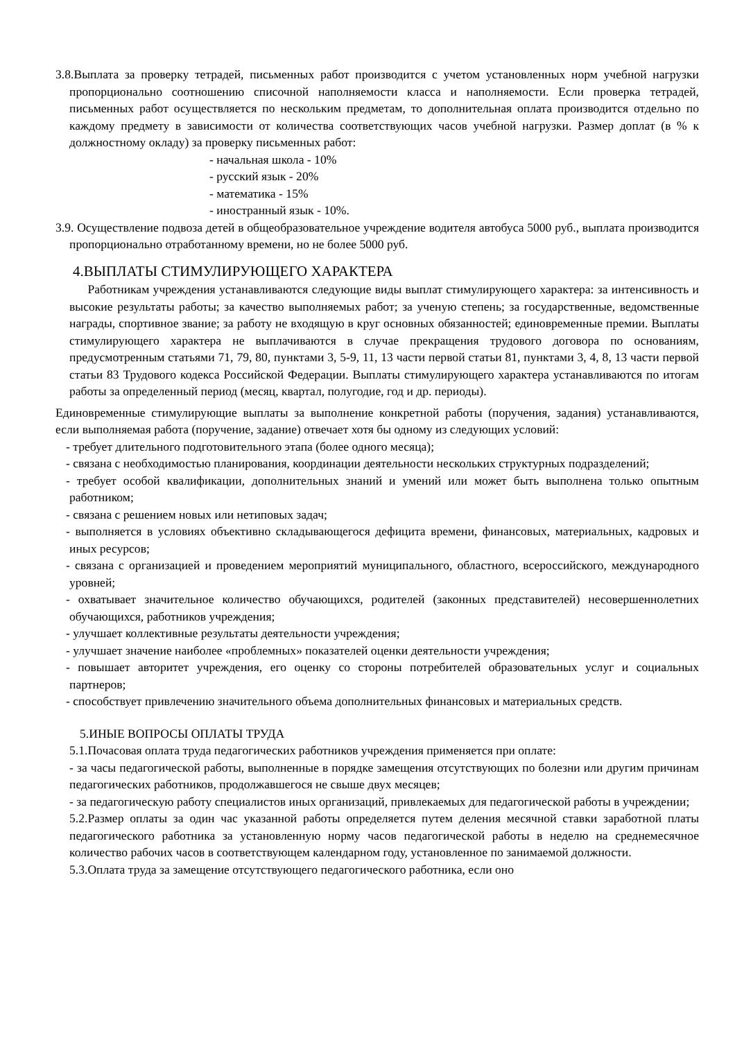3.8.Выплата за проверку тетрадей, письменных работ производится с учетом установленных норм учебной нагрузки пропорционально соотношению списочной наполняемости класса и наполняемости. Если проверка тетрадей, письменных работ осуществляется по нескольким предметам, то дополнительная оплата производится отдельно по каждому предмету в зависимости от количества соответствующих часов учебной нагрузки. Размер доплат (в % к должностному окладу) за проверку письменных работ:
- начальная школа - 10%
- русский язык - 20%
- математика - 15%
- иностранный язык - 10%.
3.9. Осуществление подвоза детей в общеобразовательное учреждение водителя автобуса 5000 руб., выплата производится пропорционально отработанному времени, но не более 5000 руб.
4.ВЫПЛАТЫ СТИМУЛИРУЮЩЕГО ХАРАКТЕРА
Работникам учреждения устанавливаются следующие виды выплат стимулирующего характера: за интенсивность и высокие результаты работы; за качество выполняемых работ; за ученую степень; за государственные, ведомственные награды, спортивное звание; за работу не входящую в круг основных обязанностей; единовременные премии. Выплаты стимулирующего характера не выплачиваются в случае прекращения трудового договора по основаниям, предусмотренным статьями 71, 79, 80, пунктами 3, 5-9, 11, 13 части первой статьи 81, пунктами 3, 4, 8, 13 части первой статьи 83 Трудового кодекса Российской Федерации. Выплаты стимулирующего характера устанавливаются по итогам работы за определенный период (месяц, квартал, полугодие, год и др. периоды).
Единовременные стимулирующие выплаты за выполнение конкретной работы (поручения, задания) устанавливаются, если выполняемая работа (поручение, задание) отвечает хотя бы одному из следующих условий:
- требует длительного подготовительного этапа (более одного месяца);
- связана с необходимостью планирования, координации деятельности нескольких структурных подразделений;
- требует особой квалификации, дополнительных знаний и умений или может быть выполнена только опытным работником;
- связана с решением новых или нетиповых задач;
- выполняется в условиях объективно складывающегося дефицита времени, финансовых, материальных, кадровых и иных ресурсов;
- связана с организацией и проведением мероприятий муниципального, областного, всероссийского, международного уровней;
- охватывает значительное количество обучающихся, родителей (законных представителей) несовершеннолетних обучающихся, работников учреждения;
- улучшает коллективные результаты деятельности учреждения;
- улучшает значение наиболее «проблемных» показателей оценки деятельности учреждения;
- повышает авторитет учреждения, его оценку со стороны потребителей образовательных услуг и социальных партнеров;
- способствует привлечению значительного объема дополнительных финансовых и материальных средств.
5.ИНЫЕ ВОПРОСЫ ОПЛАТЫ ТРУДА
5.1.Почасовая оплата труда педагогических работников учреждения применяется при оплате:
- за часы педагогической работы, выполненные в порядке замещения отсутствующих по болезни или другим причинам педагогических работников, продолжавшегося не свыше двух месяцев;
- за педагогическую работу специалистов иных организаций, привлекаемых для педагогической работы в учреждении;
5.2.Размер оплаты за один час указанной работы определяется путем деления месячной ставки заработной платы педагогического работника за установленную норму часов педагогической работы в неделю на среднемесячное количество рабочих часов в соответствующем календарном году, установленное по занимаемой должности.
5.3.Оплата труда за замещение отсутствующего педагогического работника, если оно